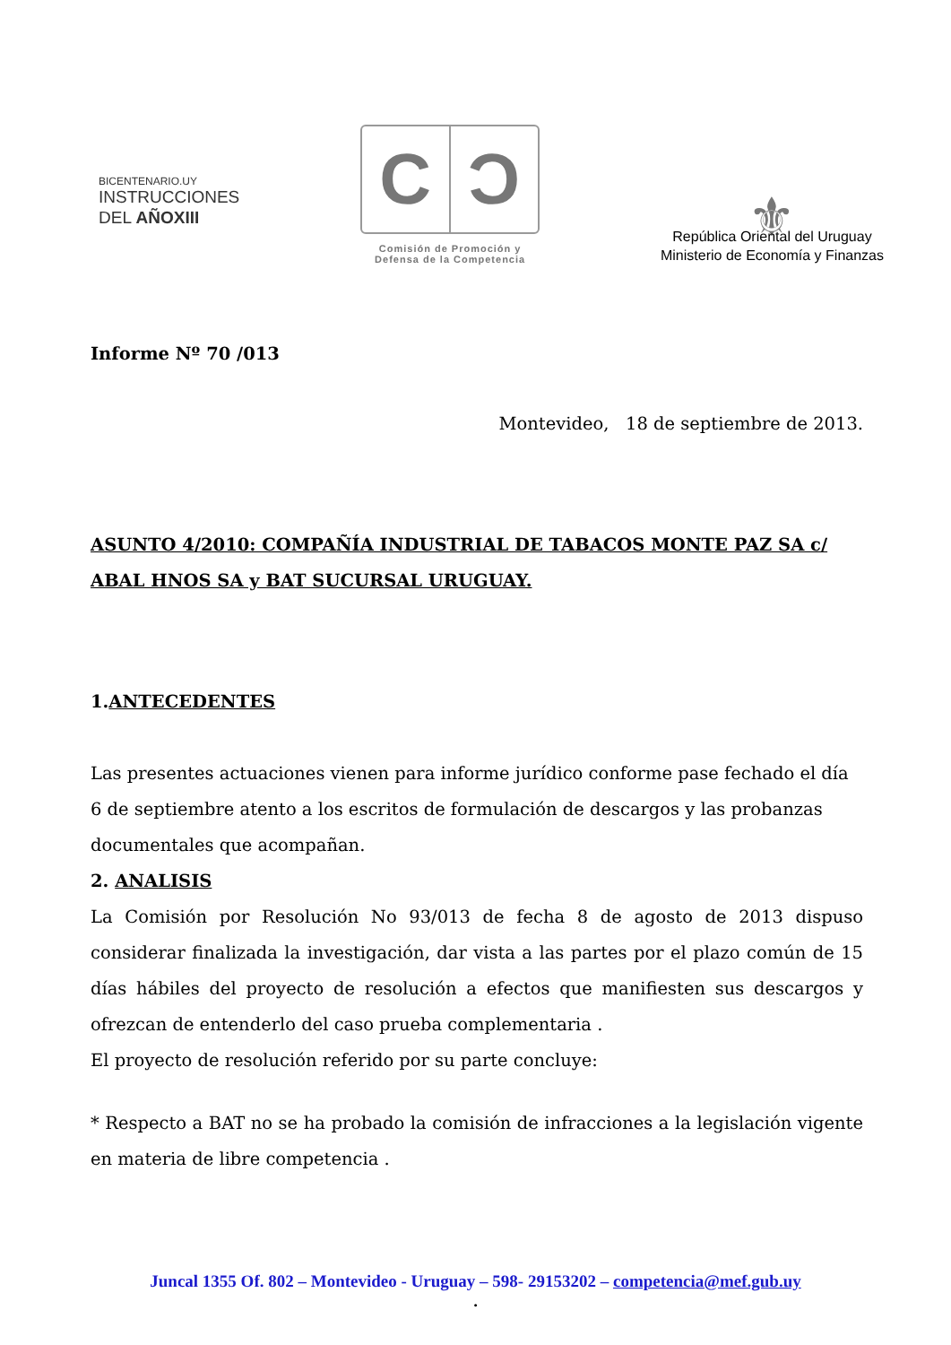BICENTENARIO.UY
INSTRUCCIONES
DEL AÑOXIII
C Ɔ
Comisión de Promoción y
Defensa de la Competencia
⚜
República Oriental del Uruguay
Ministerio de Economía y Finanzas
Informe Nº 70 /013
Montevideo, 18 de septiembre de 2013.
ASUNTO 4/2010: COMPAÑÍA INDUSTRIAL DE TABACOS MONTE PAZ SA c/
ABAL HNOS SA y BAT SUCURSAL URUGUAY.
1.ANTECEDENTES
Las presentes actuaciones vienen para informe jurídico conforme pase fechado el día 6 de septiembre atento a los escritos de formulación de descargos y las probanzas documentales que acompañan.
2. ANALISIS
La Comisión por Resolución No 93/013 de fecha 8 de agosto de 2013 dispuso considerar finalizada la investigación, dar vista a las partes por el plazo común de 15 días hábiles del proyecto de resolución a efectos que manifiesten sus descargos y ofrezcan de entenderlo del caso prueba complementaria .
El proyecto de resolución referido por su parte concluye:
* Respecto a BAT no se ha probado la comisión de infracciones a la legislación vigente en materia de libre competencia .
Juncal 1355 Of. 802 – Montevideo - Uruguay – 598- 29153202 – competencia@mef.gub.uy
.